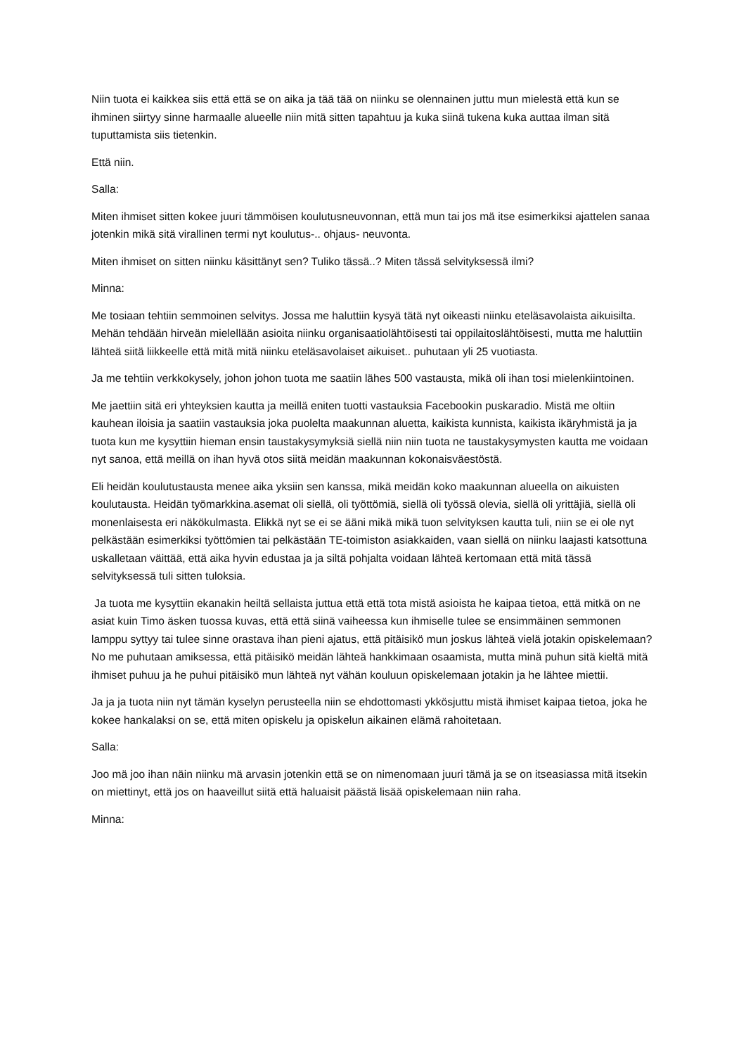Niin tuota ei kaikkea siis että että se on aika ja tää tää on niinku se olennainen juttu mun mielestä että kun se ihminen siirtyy sinne harmaalle alueelle niin mitä sitten tapahtuu ja kuka siinä tukena kuka auttaa ilman sitä tuputtamista siis tietenkin.
Että niin.
Salla:
Miten ihmiset sitten kokee juuri tämmöisen koulutusneuvonnan, että mun tai jos mä itse esimerkiksi ajattelen sanaa jotenkin mikä sitä virallinen termi nyt koulutus-.. ohjaus- neuvonta.
Miten ihmiset on sitten niinku käsittänyt sen? Tuliko tässä..? Miten tässä selvityksessä ilmi?
Minna:
Me tosiaan tehtiin semmoinen selvitys. Jossa me haluttiin kysyä tätä nyt oikeasti niinku eteläsavolaista aikuisilta. Mehän tehdään hirveän mielellään asioita niinku organisaatiolähtöisesti tai oppilaitoslähtöisesti, mutta me haluttiin lähteä siitä liikkeelle että mitä mitä niinku eteläsavolaiset aikuiset.. puhutaan yli 25 vuotiasta.
Ja me tehtiin verkkokysely, johon johon tuota me saatiin lähes 500 vastausta, mikä oli ihan tosi mielenkiintoinen.
Me jaettiin sitä eri yhteyksien kautta ja meillä eniten tuotti vastauksia Facebookin puskaradio. Mistä me oltiin kauhean iloisia ja saatiin vastauksia joka puolelta maakunnan aluetta, kaikista kunnista, kaikista ikäryhmistä ja ja tuota kun me kysyttiin hieman ensin taustakysymyksiä siellä niin niin tuota ne taustakysymysten kautta me voidaan nyt sanoa, että meillä on ihan hyvä otos siitä meidän maakunnan kokonaisväestöstä.
Eli heidän koulutustausta menee aika yksiin sen kanssa, mikä meidän koko maakunnan alueella on aikuisten koulutausta. Heidän työmarkkina.asemat oli siellä, oli työttömiä, siellä oli työssä olevia, siellä oli yrittäjiä, siellä oli monenlaisesta eri näkökulmasta. Elikkä nyt se ei se ääni mikä mikä tuon selvityksen kautta tuli, niin se ei ole nyt pelkästään esimerkiksi työttömien tai pelkästään TE-toimiston asiakkaiden, vaan siellä on niinku laajasti katsottuna uskalletaan väittää, että aika hyvin edustaa ja ja siltä pohjalta voidaan lähteä kertomaan että mitä tässä selvityksessä tuli sitten tuloksia.
Ja tuota me kysyttiin ekanakin heiltä sellaista juttua että että tota mistä asioista he kaipaa tietoa, että mitkä on ne asiat kuin Timo äsken tuossa kuvas, että että siinä vaiheessa kun ihmiselle tulee se ensimmäinen semmonen lamppu syttyy tai tulee sinne orastava ihan pieni ajatus, että pitäisikö mun joskus lähteä vielä jotakin opiskelemaan? No me puhutaan amiksessa, että pitäisikö meidän lähteä hankkimaan osaamista, mutta minä puhun sitä kieltä mitä ihmiset puhuu ja he puhui pitäisikö mun lähteä nyt vähän kouluun opiskelemaan jotakin ja he lähtee miettii.
Ja ja ja tuota niin nyt tämän kyselyn perusteella niin se ehdottomasti ykkösjuttu mistä ihmiset kaipaa tietoa, joka he kokee hankalaksi on se, että miten opiskelu ja opiskelun aikainen elämä rahoitetaan.
Salla:
Joo mä joo ihan näin niinku mä arvasin jotenkin että se on nimenomaan juuri tämä ja se on itseasiassa mitä itsekin on miettinyt, että jos on haaveillut siitä että haluaisit päästä lisää opiskelemaan niin raha.
Minna: